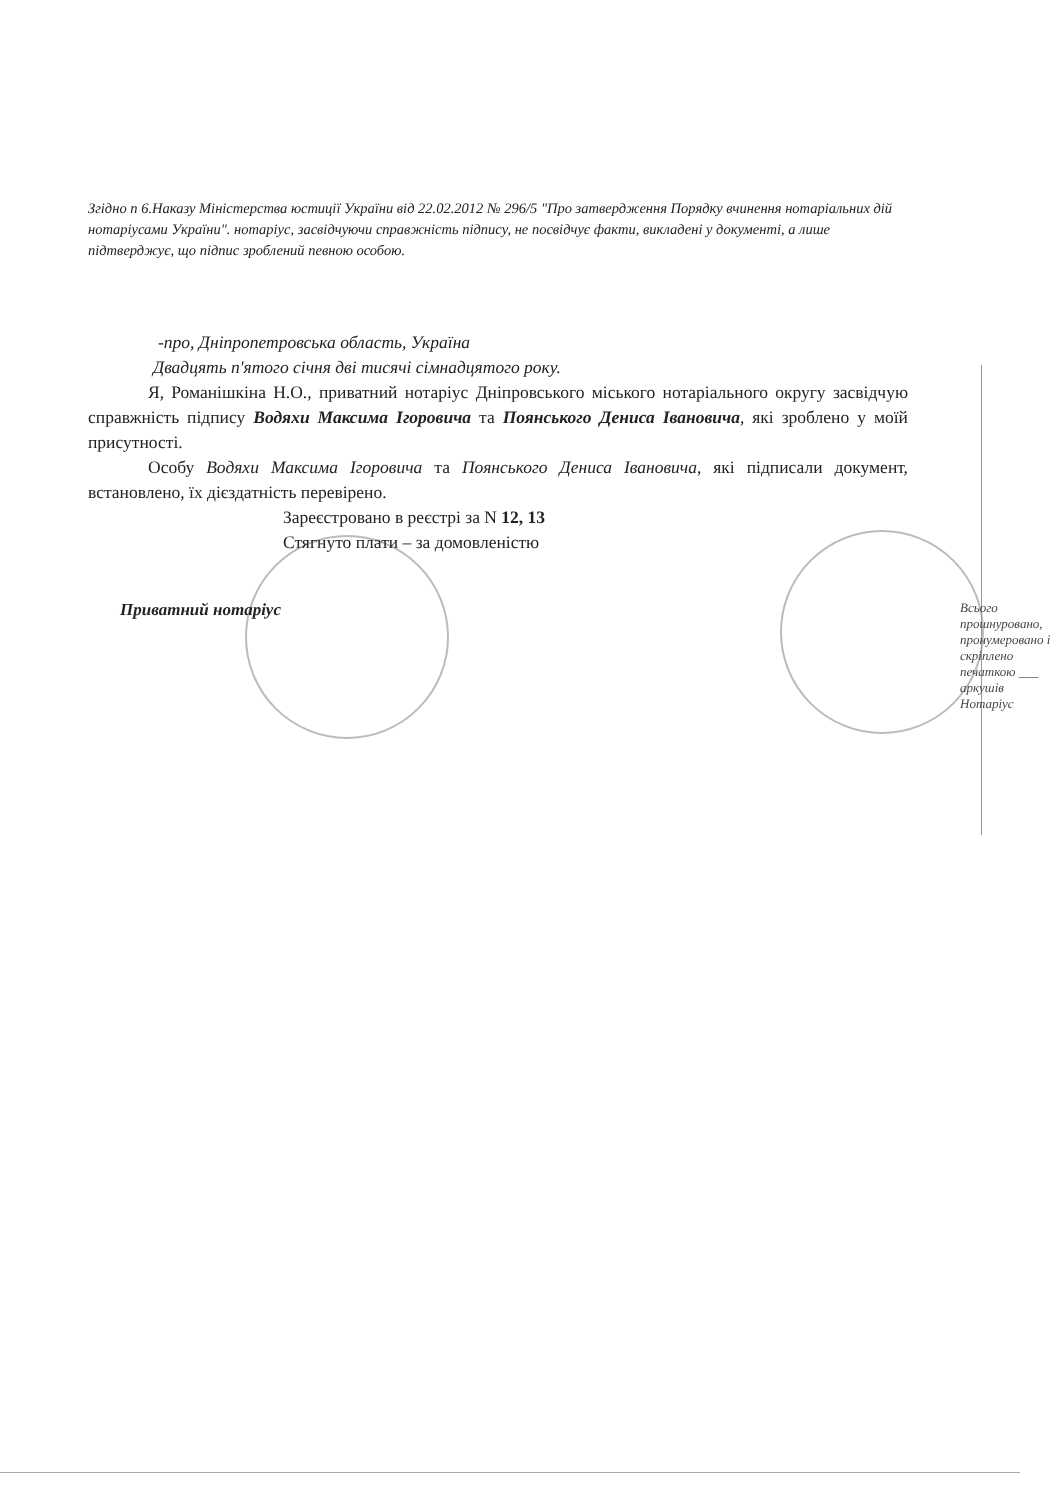Згідно п 6.Наказу Міністерства юстиції України від 22.02.2012 № 296/5 "Про затвердження Порядку вчинення нотаріальних дій нотаріусами України". нотаріус, засвідчуючи справжність підпису, не посвідчує факти, викладені у документі, а лише підтверджує, що підпис зроблений певною особою.
-про, Дніпропетровська область, Україна
Двадцять п'ятого січня дві тисячі сімнадцятого року.
Я, Романішкіна Н.О., приватний нотаріус Дніпровського міського нотаріального округу засвідчую справжність підпису Водяхи Максима Ігоровича та Поянського Дениса Івановича, які зроблено у моїй присутності.
Особу Водяхи Максима Ігоровича та Поянського Дениса Івановича, які підписали документ, встановлено, їх дієздатність перевірено.
Зареєстровано в реєстрі за N 12, 13
Стягнуто плати – за домовленістю
Приватний нотаріус
Всього прошнуровано, пронумеровано і скріплено печаткою ___ аркушів
Нотаріус